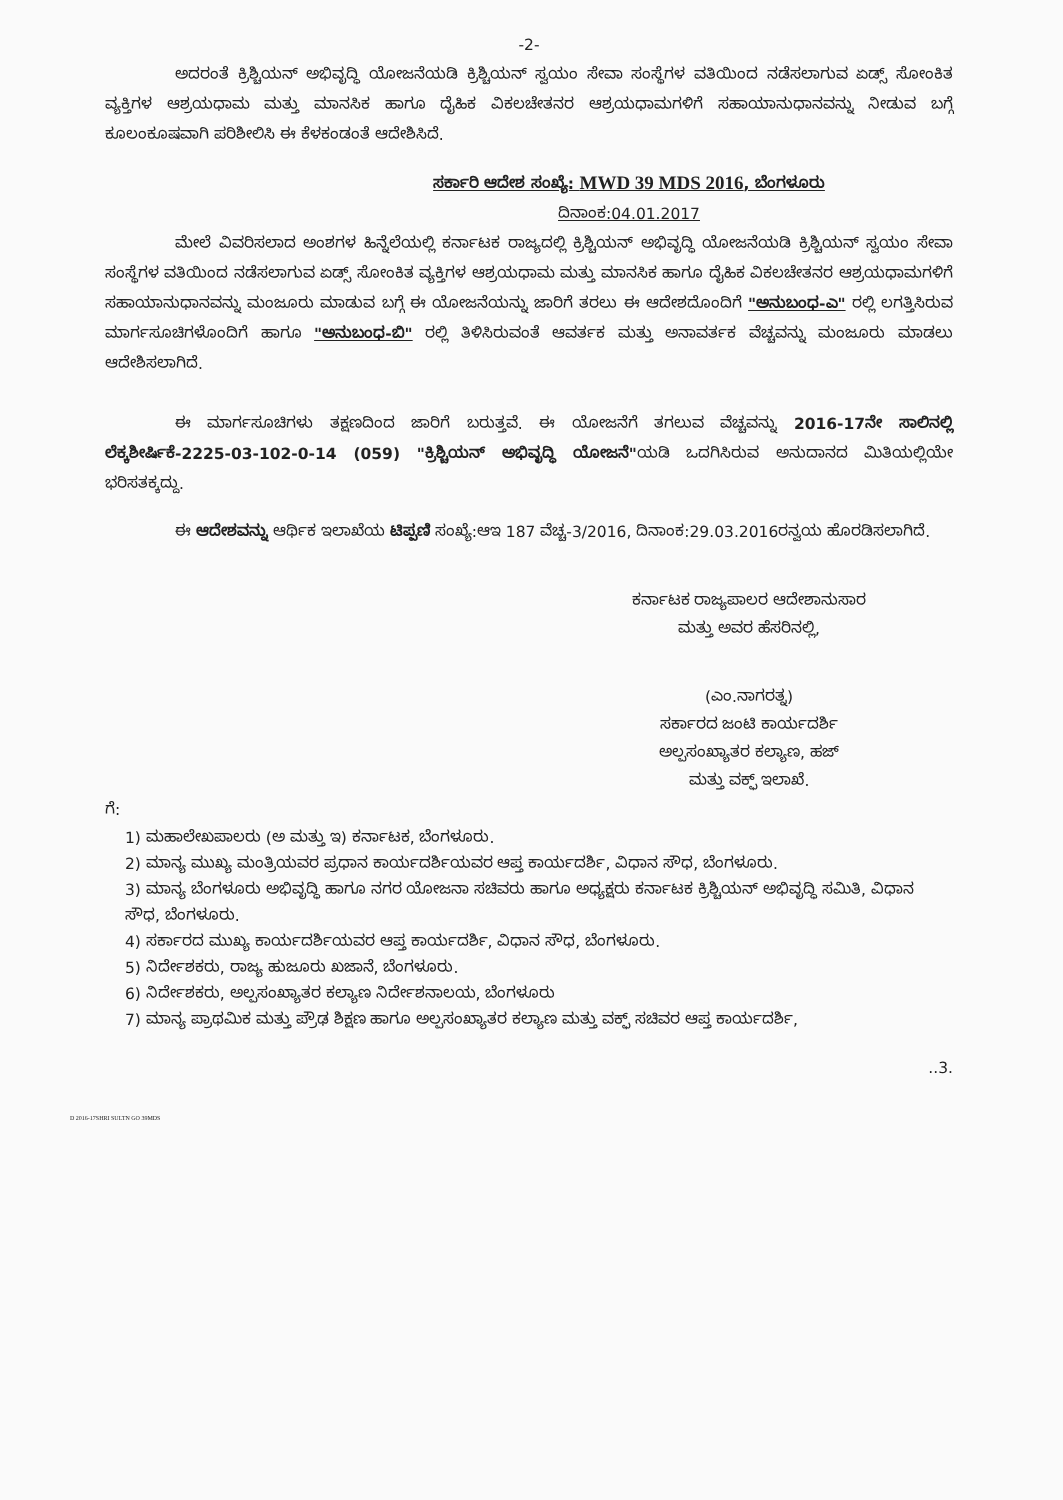-2-
ಅದರಂತೆ ಕ್ರಿಶ್ಚಿಯನ್ ಅಭಿವೃದ್ಧಿ ಯೋಜನೆಯಡಿ ಕ್ರಿಶ್ಚಿಯನ್ ಸ್ವಯಂ ಸೇವಾ ಸಂಸ್ಥೆಗಳ ವತಿಯಿಂದ ನಡೆಸಲಾಗುವ ಏಡ್ಸ್ ಸೋಂಕಿತ ವ್ಯಕ್ತಿಗಳ ಆಶ್ರಯಧಾಮ ಮತ್ತು ಮಾನಸಿಕ ಹಾಗೂ ದೈಹಿಕ ವಿಕಲಚೇತನರ ಆಶ್ರಯಧಾಮಗಳಿಗೆ ಸಹಾಯಾನುಧಾನವನ್ನು ನೀಡುವ ಬಗ್ಗೆ ಕೂಲಂಕೂಷವಾಗಿ ಪರಿಶೀಲಿಸಿ ಈ ಕೆಳಕಂಡಂತೆ ಆದೇಶಿಸಿದೆ.
ಸರ್ಕಾರಿ ಆದೇಶ ಸಂಖ್ಯೆ: MWD 39 MDS 2016, ಬೆಂಗಳೂರು
ದಿನಾಂಕ:04.01.2017
ಮೇಲೆ ವಿವರಿಸಲಾದ ಅಂಶಗಳ ಹಿನ್ನೆಲೆಯಲ್ಲಿ ಕರ್ನಾಟಕ ರಾಜ್ಯದಲ್ಲಿ ಕ್ರಿಶ್ಚಿಯನ್ ಅಭಿವೃದ್ಧಿ ಯೋಜನೆಯಡಿ ಕ್ರಿಶ್ಚಿಯನ್ ಸ್ವಯಂ ಸೇವಾ ಸಂಸ್ಥೆಗಳ ವತಿಯಿಂದ ನಡೆಸಲಾಗುವ ಏಡ್ಸ್ ಸೋಂಕಿತ ವ್ಯಕ್ತಿಗಳ ಆಶ್ರಯಧಾಮ ಮತ್ತು ಮಾನಸಿಕ ಹಾಗೂ ದೈಹಿಕ ವಿಕಲಚೇತನರ ಆಶ್ರಯಧಾಮಗಳಿಗೆ ಸಹಾಯಾನುಧಾನವನ್ನು ಮಂಜೂರು ಮಾಡುವ ಬಗ್ಗೆ ಈ ಯೋಜನೆಯನ್ನು ಜಾರಿಗೆ ತರಲು ಈ ಆದೇಶದೊಂದಿಗೆ "ಅನುಬಂಧ-ಎ" ರಲ್ಲಿ ಲಗತ್ತಿಸಿರುವ ಮಾರ್ಗಸೂಚಿಗಳೊಂದಿಗೆ ಹಾಗೂ "ಅನುಬಂಧ-ಬಿ" ರಲ್ಲಿ ತಿಳಿಸಿರುವಂತೆ ಆವರ್ತಕ ಮತ್ತು ಅನಾವರ್ತಕ ವೆಚ್ಚವನ್ನು ಮಂಜೂರು ಮಾಡಲು ಆದೇಶಿಸಲಾಗಿದೆ.
ಈ ಮಾರ್ಗಸೂಚಿಗಳು ತಕ್ಷಣದಿಂದ ಜಾರಿಗೆ ಬರುತ್ತವೆ. ಈ ಯೋಜನೆಗೆ ತಗಲುವ ವೆಚ್ಚವನ್ನು 2016-17ನೇ ಸಾಲಿನಲ್ಲಿ ಲೆಕ್ಕಶೀರ್ಷಿಕೆ-2225-03-102-0-14 (059) "ಕ್ರಿಶ್ಚಿಯನ್ ಅಭಿವೃದ್ಧಿ ಯೋಜನೆ"ಯಡಿ ಒದಗಿಸಿರುವ ಅನುದಾನದ ಮಿತಿಯಲ್ಲಿಯೇ ಭರಿಸತಕ್ಕದ್ದು.
ಈ ಆದೇಶವನ್ನು ಆರ್ಥಿಕ ಇಲಾಖೆಯ ಟಿಪ್ಪಣಿ ಸಂಖ್ಯೆ:ಆಇ 187 ವೆಚ್ಚ-3/2016, ದಿನಾಂಕ:29.03.2016ರನ್ವಯ ಹೊರಡಿಸಲಾಗಿದೆ.
ಕರ್ನಾಟಕ ರಾಜ್ಯಪಾಲರ ಆದೇಶಾನುಸಾರ
ಮತ್ತು ಅವರ ಹೆಸರಿನಲ್ಲಿ,
(ಎಂ.ನಾಗರತ್ನ)
ಸರ್ಕಾರದ ಜಂಟಿ ಕಾರ್ಯದರ್ಶಿ
ಅಲ್ಪಸಂಖ್ಯಾತರ ಕಲ್ಯಾಣ, ಹಜ್
ಮತ್ತು ವಕ್ಫ್ ಇಲಾಖೆ.
ಗೆ:
1) ಮಹಾಲೇಖಪಾಲರು (ಅ ಮತ್ತು ಇ) ಕರ್ನಾಟಕ, ಬೆಂಗಳೂರು.
2) ಮಾನ್ಯ ಮುಖ್ಯ ಮಂತ್ರಿಯವರ ಪ್ರಧಾನ ಕಾರ್ಯದರ್ಶಿಯವರ ಆಪ್ತ ಕಾರ್ಯದರ್ಶಿ, ವಿಧಾನ ಸೌಧ, ಬೆಂಗಳೂರು.
3) ಮಾನ್ಯ ಬೆಂಗಳೂರು ಅಭಿವೃದ್ಧಿ ಹಾಗೂ ನಗರ ಯೋಜನಾ ಸಚಿವರು ಹಾಗೂ ಅಧ್ಯಕ್ಷರು ಕರ್ನಾಟಕ ಕ್ರಿಶ್ಚಿಯನ್ ಅಭಿವೃದ್ಧಿ ಸಮಿತಿ, ವಿಧಾನ ಸೌಧ, ಬೆಂಗಳೂರು.
4) ಸರ್ಕಾರದ ಮುಖ್ಯ ಕಾರ್ಯದರ್ಶಿಯವರ ಆಪ್ತ ಕಾರ್ಯದರ್ಶಿ, ವಿಧಾನ ಸೌಧ, ಬೆಂಗಳೂರು.
5) ನಿರ್ದೇಶಕರು, ರಾಜ್ಯ ಹುಜೂರು ಖಜಾನೆ, ಬೆಂಗಳೂರು.
6) ನಿರ್ದೇಶಕರು, ಅಲ್ಪಸಂಖ್ಯಾತರ ಕಲ್ಯಾಣ ನಿರ್ದೇಶನಾಲಯ, ಬೆಂಗಳೂರು
7) ಮಾನ್ಯ ಪ್ರಾಥಮಿಕ ಮತ್ತು ಪ್ರೌಢ ಶಿಕ್ಷಣ ಹಾಗೂ ಅಲ್ಪಸಂಖ್ಯಾತರ ಕಲ್ಯಾಣ ಮತ್ತು ವಕ್ಫ್ ಸಚಿವರ ಆಪ್ತ ಕಾರ್ಯದರ್ಶಿ,
..3.
D 2016-17SHRI SULTN GO 39MDS